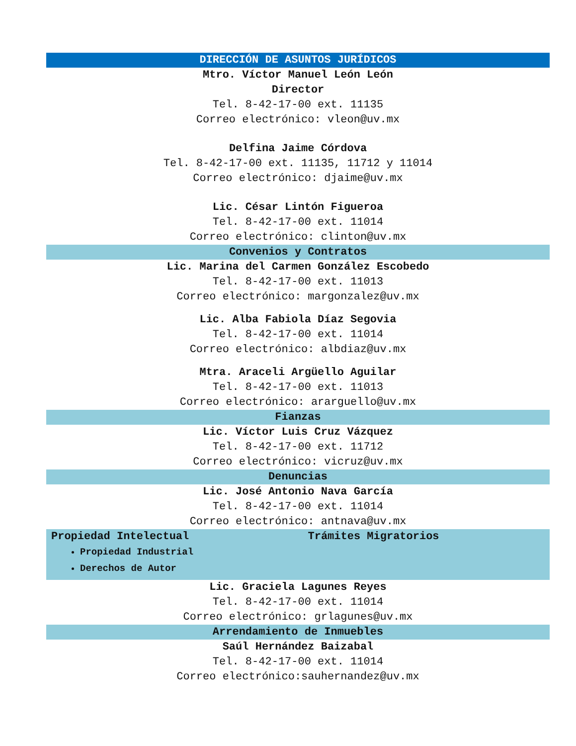DIRECCIÓN DE ASUNTOS JURÍDICOS
Mtro. Víctor Manuel León León
Director
Tel. 8-42-17-00 ext. 11135
Correo electrónico: vleon@uv.mx
Delfina Jaime Córdova
Tel. 8-42-17-00 ext. 11135, 11712 y 11014
Correo electrónico: djaime@uv.mx
Lic. César Lintón Figueroa
Tel. 8-42-17-00 ext. 11014
Correo electrónico: clinton@uv.mx
Convenios y Contratos
Lic. Marina del Carmen González Escobedo
Tel. 8-42-17-00 ext. 11013
Correo electrónico: margonzalez@uv.mx
Lic. Alba Fabiola Díaz Segovia
Tel. 8-42-17-00 ext. 11014
Correo electrónico: albdiaz@uv.mx
Mtra. Araceli Argüello Aguilar
Tel. 8-42-17-00 ext. 11013
Correo electrónico: ararguello@uv.mx
Fianzas
Lic. Víctor Luis Cruz Vázquez
Tel. 8-42-17-00 ext. 11712
Correo electrónico: vicruz@uv.mx
Denuncias
Lic. José Antonio Nava García
Tel. 8-42-17-00 ext. 11014
Correo electrónico: antnava@uv.mx
Propiedad Intelectual
Propiedad Industrial
Derechos de Autor
Trámites Migratorios
Lic. Graciela Lagunes Reyes
Tel. 8-42-17-00 ext. 11014
Correo electrónico: grlagunes@uv.mx
Arrendamiento de Inmuebles
Saúl Hernández Baizabal
Tel. 8-42-17-00 ext. 11014
Correo electrónico:sauhernandez@uv.mx